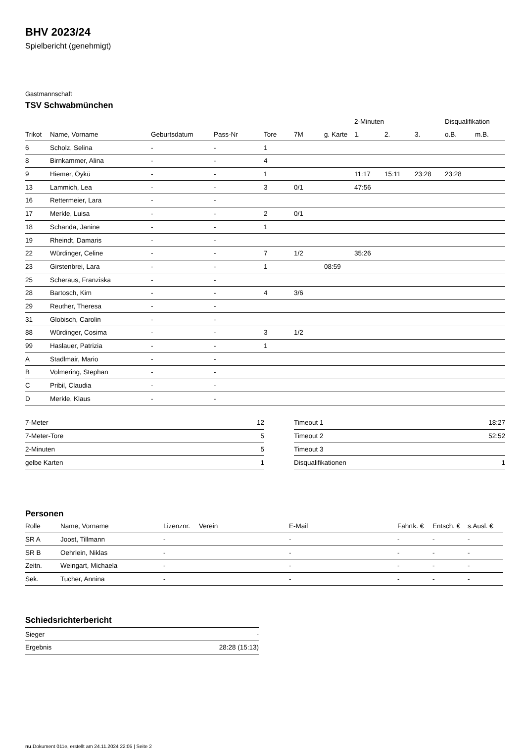BHV 2023/24
Spielbericht (genehmigt)
Gastmannschaft
TSV Schwabmünchen
| | | | | | | | 2-Minuten | | | Disqualifikation | |
| --- | --- | --- | --- | --- | --- | --- | --- | --- | --- | --- | --- |
| Trikot | Name, Vorname | Geburtsdatum | Pass-Nr | Tore | 7M | g. Karte | 1. | 2. | 3. | o.B. | m.B. |
| 6 | Scholz, Selina | - | - | 1 | | | | | | | |
| 8 | Birnkammer, Alina | - | - | 4 | | | | | | | |
| 9 | Hiemer, Öykü | - | - | 1 | | | 11:17 | 15:11 | 23:28 | 23:28 | |
| 13 | Lammich, Lea | - | - | 3 | 0/1 | | 47:56 | | | | |
| 16 | Rettermeier, Lara | - | - | | | | | | | | |
| 17 | Merkle, Luisa | - | - | 2 | 0/1 | | | | | | |
| 18 | Schanda, Janine | - | - | 1 | | | | | | | |
| 19 | Rheindt, Damaris | - | - | | | | | | | | |
| 22 | Würdinger, Celine | - | - | 7 | 1/2 | | 35:26 | | | | |
| 23 | Girstenbrei, Lara | - | - | 1 | | 08:59 | | | | | |
| 25 | Scheraus, Franziska | - | - | | | | | | | | |
| 28 | Bartosch, Kim | - | - | 4 | 3/6 | | | | | | |
| 29 | Reuther, Theresa | - | - | | | | | | | | |
| 31 | Globisch, Carolin | - | - | | | | | | | | |
| 88 | Würdinger, Cosima | - | - | 3 | 1/2 | | | | | | |
| 99 | Haslauer, Patrizia | - | - | 1 | | | | | | | |
| A | Stadlmair, Mario | - | - | | | | | | | | |
| B | Volmering, Stephan | - | - | | | | | | | | |
| C | Pribil, Claudia | - | - | | | | | | | | |
| D | Merkle, Klaus | - | - | | | | | | | | |
| 7-Meter | 12 |
| 7-Meter-Tore | 5 |
| 2-Minuten | 5 |
| gelbe Karten | 1 |
| Timeout 1 | 18:27 |
| Timeout 2 | 52:52 |
| Timeout 3 | |
| Disqualifikationen | 1 |
Personen
| Rolle | Name, Vorname | Lizenznr. | Verein | E-Mail | Fahrtk. € | Entsch. € | s.Ausl. € |
| --- | --- | --- | --- | --- | --- | --- | --- |
| SR A | Joost, Tillmann | - | | - | - | - | - |
| SR B | Oehrlein, Niklas | - | | - | - | - | - |
| Zeitn. | Weingart, Michaela | - | | - | - | - | - |
| Sek. | Tucher, Annina | - | | - | - | - | - |
Schiedsrichterbericht
| Sieger | - |
| Ergebnis | 28:28 (15:13) |
nu.Dokument 011e, erstellt am 24.11.2024 22:05 | Seite 2